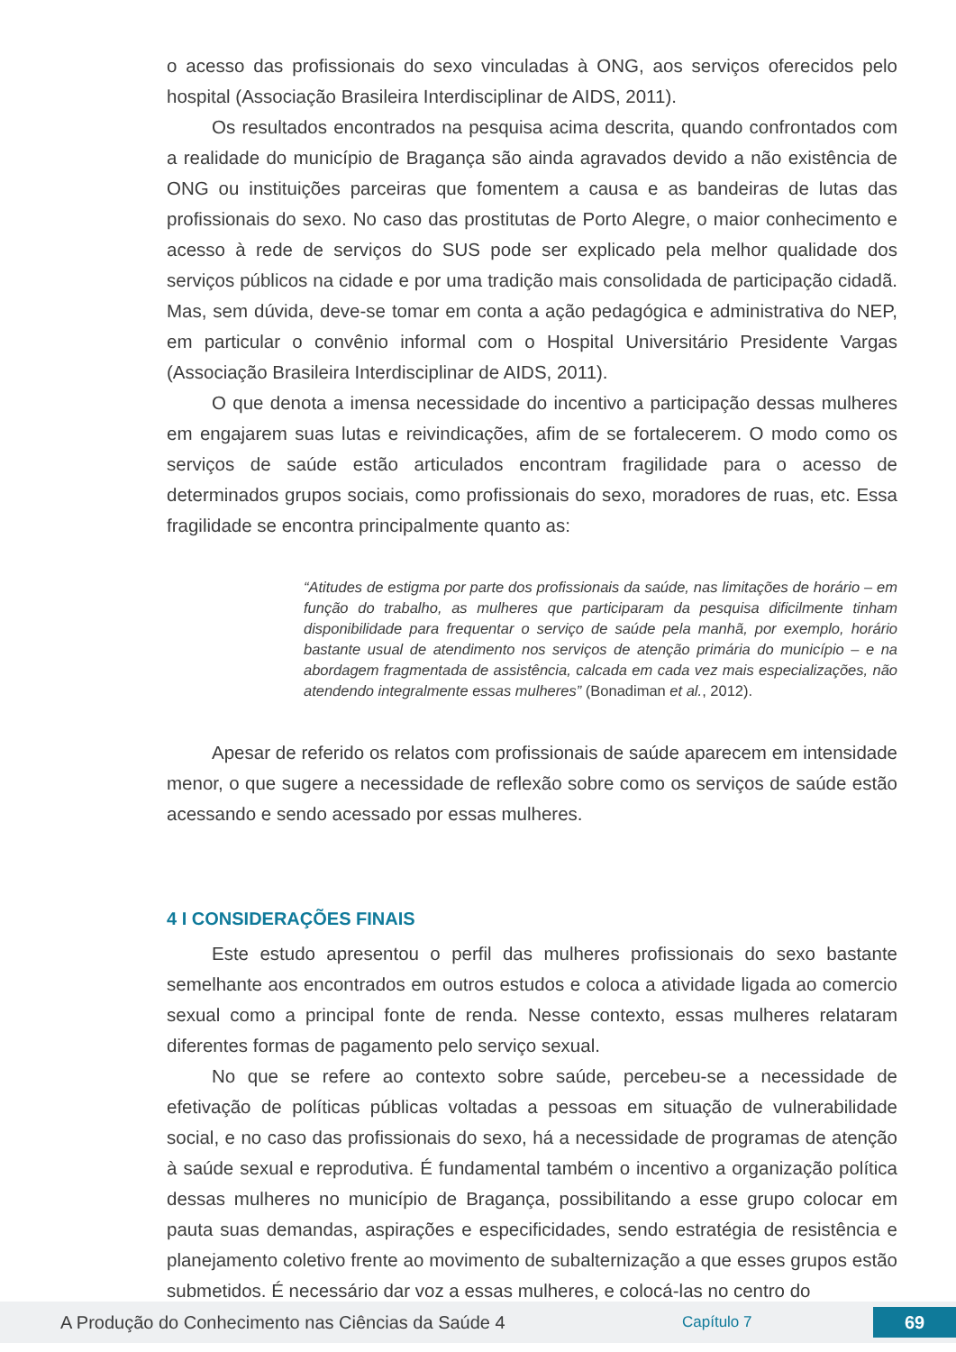o acesso das profissionais do sexo vinculadas à ONG, aos serviços oferecidos pelo hospital (Associação Brasileira Interdisciplinar de AIDS, 2011).
Os resultados encontrados na pesquisa acima descrita, quando confrontados com a realidade do município de Bragança são ainda agravados devido a não existência de ONG ou instituições parceiras que fomentem a causa e as bandeiras de lutas das profissionais do sexo. No caso das prostitutas de Porto Alegre, o maior conhecimento e acesso à rede de serviços do SUS pode ser explicado pela melhor qualidade dos serviços públicos na cidade e por uma tradição mais consolidada de participação cidadã. Mas, sem dúvida, deve-se tomar em conta a ação pedagógica e administrativa do NEP, em particular o convênio informal com o Hospital Universitário Presidente Vargas (Associação Brasileira Interdisciplinar de AIDS, 2011).
O que denota a imensa necessidade do incentivo a participação dessas mulheres em engajarem suas lutas e reivindicações, afim de se fortalecerem. O modo como os serviços de saúde estão articulados encontram fragilidade para o acesso de determinados grupos sociais, como profissionais do sexo, moradores de ruas, etc. Essa fragilidade se encontra principalmente quanto as:
“Atitudes de estigma por parte dos profissionais da saúde, nas limitações de horário – em função do trabalho, as mulheres que participaram da pesquisa dificilmente tinham disponibilidade para frequentar o serviço de saúde pela manhã, por exemplo, horário bastante usual de atendimento nos serviços de atenção primária do município – e na abordagem fragmentada de assistência, calcada em cada vez mais especializações, não atendendo integralmente essas mulheres” (Bonadiman et al., 2012).
Apesar de referido os relatos com profissionais de saúde aparecem em intensidade menor, o que sugere a necessidade de reflexão sobre como os serviços de saúde estão acessando e sendo acessado por essas mulheres.
4 I CONSIDERAÇÕES FINAIS
Este estudo apresentou o perfil das mulheres profissionais do sexo bastante semelhante aos encontrados em outros estudos e coloca a atividade ligada ao comercio sexual como a principal fonte de renda. Nesse contexto, essas mulheres relataram diferentes formas de pagamento pelo serviço sexual.
No que se refere ao contexto sobre saúde, percebeu-se a necessidade de efetivação de políticas públicas voltadas a pessoas em situação de vulnerabilidade social, e no caso das profissionais do sexo, há a necessidade de programas de atenção à saúde sexual e reprodutiva. É fundamental também o incentivo a organização política dessas mulheres no município de Bragança, possibilitando a esse grupo colocar em pauta suas demandas, aspirações e especificidades, sendo estratégia de resistência e planejamento coletivo frente ao movimento de subalternização a que esses grupos estão submetidos. É necessário dar voz a essas mulheres, e colocá-las no centro do
A Produção do Conhecimento nas Ciências da Saúde 4 Capítulo 7 69